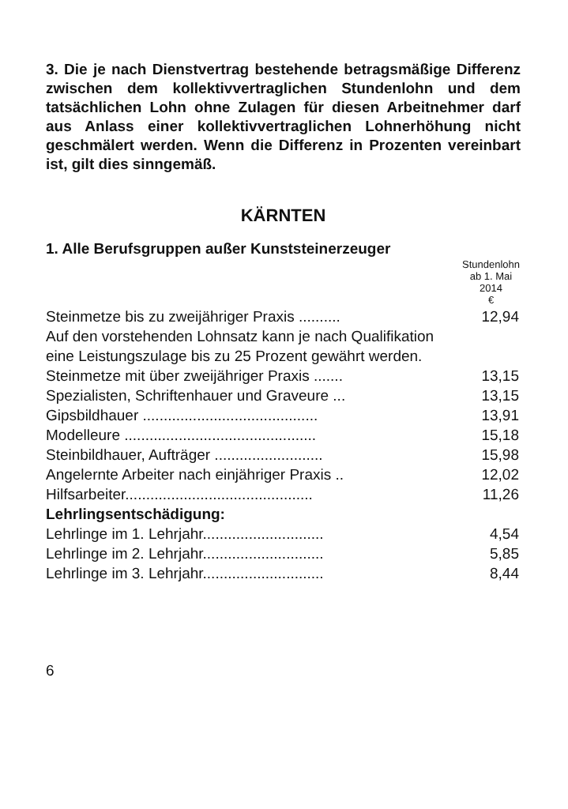3. Die je nach Dienstvertrag bestehende betragsmäßige Differenz zwischen dem kollektivvertraglichen Stundenlohn und dem tatsächlichen Lohn ohne Zulagen für diesen Arbeitnehmer darf aus Anlass einer kollektivvertraglichen Lohnerhöhung nicht geschmälert werden. Wenn die Differenz in Prozenten vereinbart ist, gilt dies sinngemäß.
KÄRNTEN
1. Alle Berufsgruppen außer Kunststeinerzeuger
| | Stundenlohn ab 1. Mai 2014 € |
| --- | --- |
| Steinmetze bis zu zweijähriger Praxis .......... | 12,94 |
| Auf den vorstehenden Lohnsatz kann je nach Qualifikation eine Leistungszulage bis zu 25 Prozent gewährt werden. | |
| Steinmetze mit über zweijähriger Praxis ....... | 13,15 |
| Spezialisten, Schriftenhauer und Graveure ... | 13,15 |
| Gipsbildhauer .......................................... | 13,91 |
| Modelleure .............................................. | 15,18 |
| Steinbildhauer, Aufträger .......................... | 15,98 |
| Angelernte Arbeiter nach einjähriger Praxis .. | 12,02 |
| Hilfsarbeiter............................................. | 11,26 |
| Lehrlingsentschädigung: | |
| Lehrlinge im 1. Lehrjahr............................. | 4,54 |
| Lehrlinge im 2. Lehrjahr............................. | 5,85 |
| Lehrlinge im 3. Lehrjahr............................. | 8,44 |
6